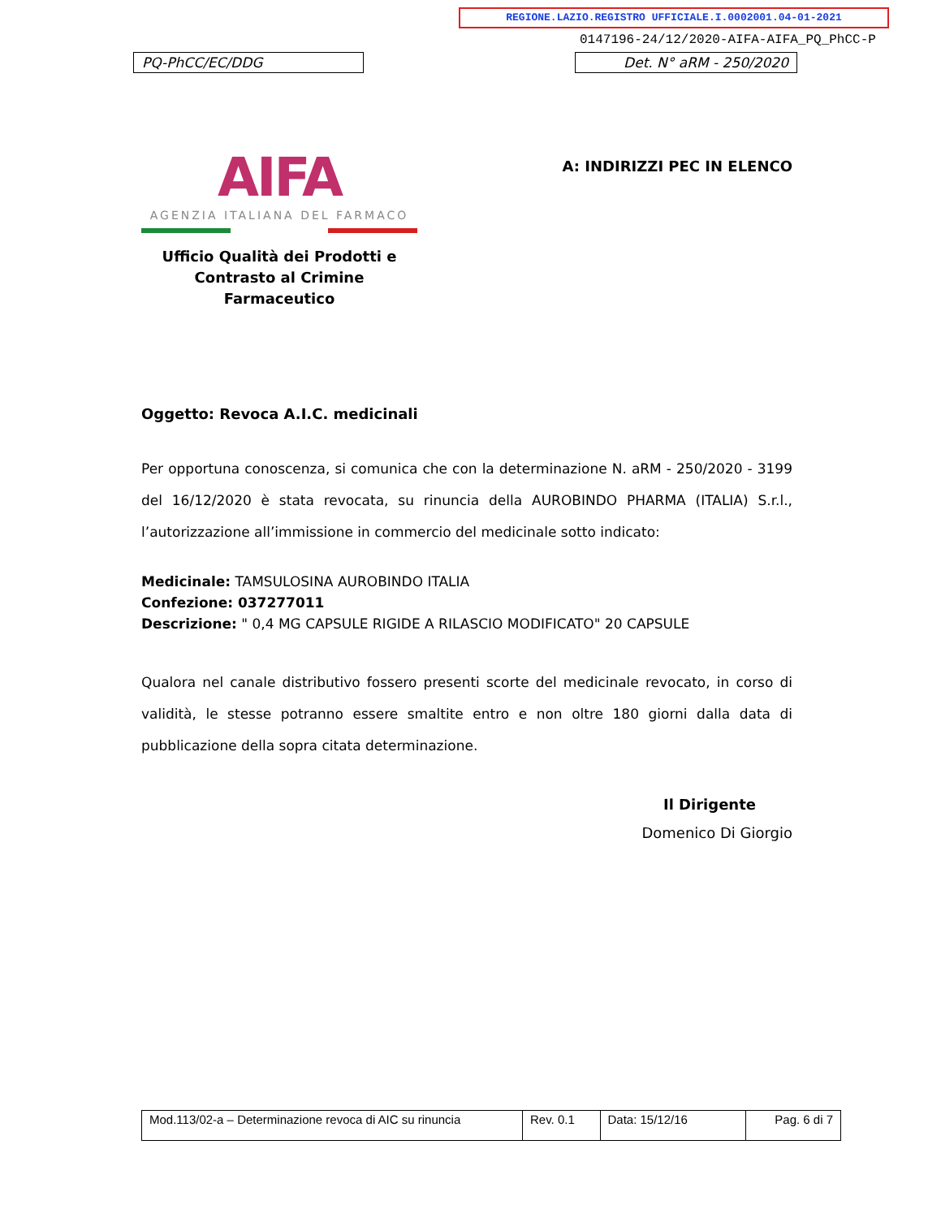REGIONE.LAZIO.REGISTRO UFFICIALE.I.0002001.04-01-2021
0147196-24/12/2020-AIFA-AIFA_PQ_PhCC-P
PQ-PhCC/EC/DDG Det. N° aRM - 250/2020
AIFA
AGENZIA ITALIANA DEL FARMACO
Ufficio Qualità dei Prodotti e
Contrasto al Crimine Farmaceutico
A: INDIRIZZI PEC IN ELENCO
Oggetto: Revoca A.I.C. medicinali
Per opportuna conoscenza, si comunica che con la determinazione N. aRM - 250/2020 - 3199 del 16/12/2020 è stata revocata, su rinuncia della AUROBINDO PHARMA (ITALIA) S.r.l., l’autorizzazione all’immissione in commercio del medicinale sotto indicato:
Medicinale: TAMSULOSINA AUROBINDO ITALIA
Confezione: 037277011
Descrizione: " 0,4 MG CAPSULE RIGIDE A RILASCIO MODIFICATO" 20 CAPSULE
Qualora nel canale distributivo fossero presenti scorte del medicinale revocato, in corso di validità, le stesse potranno essere smaltite entro e non oltre 180 giorni dalla data di pubblicazione della sopra citata determinazione.
Il Dirigente
Domenico Di Giorgio
| Mod.113/02-a – Determinazione revoca di AIC su rinuncia | Rev. 0.1 | Data: 15/12/16 | Pag. 6 di 7 |